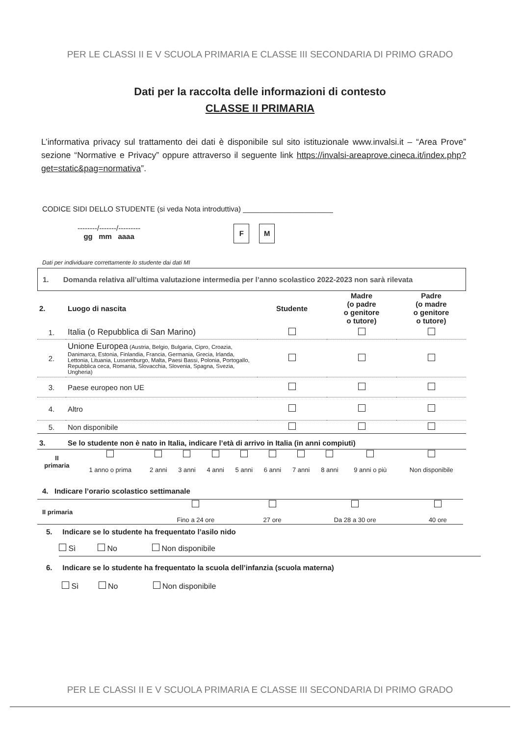PER LE CLASSI II E V SCUOLA PRIMARIA E CLASSE III SECONDARIA DI PRIMO GRADO
Dati per la raccolta delle informazioni di contesto
CLASSE II PRIMARIA
L’informativa privacy sul trattamento dei dati è disponibile sul sito istituzionale www.invalsi.it – “Area Prove” sezione “Normative e Privacy” oppure attraverso il seguente link https://invalsi-areaprove.cineca.it/index.php?get=static&pag=normativa”.
CODICE SIDI DELLO STUDENTE (si veda Nota introduttiva) ______________________
--------/-------/---------
gg mm aaaa
F M
Dati per individuare correttamente lo studente dai dati MI
1. Domanda relativa all’ultima valutazione intermedia per l’anno scolastico 2022-2023 non sarà rilevata
| 2. | Luogo di nascita | Studente | Madre (o padre o genitore o tutore) | Padre (o madre o genitore o tutore) |
| 1. | Italia (o Repubblica di San Marino) | | | |
| 2. | Unione Europea (Austria, Belgio, Bulgaria, Cipro, Croazia, Danimarca, Estonia, Finlandia, Francia, Germania, Grecia, Irlanda, Lettonia, Lituania, Lussemburgo, Malta, Paesi Bassi, Polonia, Portogallo, Repubblica ceca, Romania, Slovacchia, Slovenia, Spagna, Svezia, Ungheria) | | | |
| 3. | Paese europeo non UE | | | |
| 4. | Altro | | | |
| 5. | Non disponibile | | | |
| 3. | Se lo studente non è nato in Italia, indicare l’età di arrivo in Italia (in anni compiuti) | | | |
| II primaria | 1 anno o prima | 2 anni | 3 anni | 4 anni | 5 anni | 6 anni | 7 anni | 8 anni | 9 anni o più | Non disponibile |
4. Indicare l’orario scolastico settimanale
| II primaria | Fino a 24 ore | 27 ore | Da 28 a 30 ore | 40 ore |
5. Indicare se lo studente ha frequentato l’asilo nido
Sì No Non disponibile
6. Indicare se lo studente ha frequentato la scuola dell’infanzia (scuola materna)
Sì No Non disponibile
PER LE CLASSI II E V SCUOLA PRIMARIA E CLASSE III SECONDARIA DI PRIMO GRADO